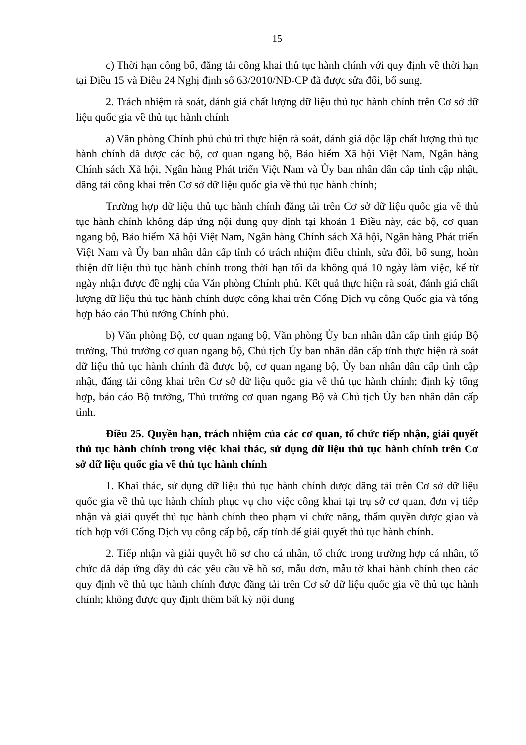15
c) Thời hạn công bố, đăng tải công khai thủ tục hành chính với quy định về thời hạn tại Điều 15 và Điều 24 Nghị định số 63/2010/NĐ-CP đã được sửa đổi, bổ sung.
2. Trách nhiệm rà soát, đánh giá chất lượng dữ liệu thủ tục hành chính trên Cơ sở dữ liệu quốc gia về thủ tục hành chính
a) Văn phòng Chính phủ chủ trì thực hiện rà soát, đánh giá độc lập chất lượng thủ tục hành chính đã được các bộ, cơ quan ngang bộ, Bảo hiểm Xã hội Việt Nam, Ngân hàng Chính sách Xã hội, Ngân hàng Phát triển Việt Nam và Ủy ban nhân dân cấp tỉnh cập nhật, đăng tải công khai trên Cơ sở dữ liệu quốc gia về thủ tục hành chính;
Trường hợp dữ liệu thủ tục hành chính đăng tải trên Cơ sở dữ liệu quốc gia về thủ tục hành chính không đáp ứng nội dung quy định tại khoản 1 Điều này, các bộ, cơ quan ngang bộ, Bảo hiểm Xã hội Việt Nam, Ngân hàng Chính sách Xã hội, Ngân hàng Phát triển Việt Nam và Ủy ban nhân dân cấp tỉnh có trách nhiệm điều chỉnh, sửa đổi, bổ sung, hoàn thiện dữ liệu thủ tục hành chính trong thời hạn tối đa không quá 10 ngày làm việc, kể từ ngày nhận được đề nghị của Văn phòng Chính phủ. Kết quả thực hiện rà soát, đánh giá chất lượng dữ liệu thủ tục hành chính được công khai trên Cổng Dịch vụ công Quốc gia và tổng hợp báo cáo Thủ tướng Chính phủ.
b) Văn phòng Bộ, cơ quan ngang bộ, Văn phòng Ủy ban nhân dân cấp tỉnh giúp Bộ trưởng, Thủ trưởng cơ quan ngang bộ, Chủ tịch Ủy ban nhân dân cấp tỉnh thực hiện rà soát dữ liệu thủ tục hành chính đã được bộ, cơ quan ngang bộ, Ủy ban nhân dân cấp tỉnh cập nhật, đăng tải công khai trên Cơ sở dữ liệu quốc gia về thủ tục hành chính; định kỳ tổng hợp, báo cáo Bộ trưởng, Thủ trưởng cơ quan ngang Bộ và Chủ tịch Ủy ban nhân dân cấp tỉnh.
Điều 25. Quyền hạn, trách nhiệm của các cơ quan, tổ chức tiếp nhận, giải quyết thủ tục hành chính trong việc khai thác, sử dụng dữ liệu thủ tục hành chính trên Cơ sở dữ liệu quốc gia về thủ tục hành chính
1. Khai thác, sử dụng dữ liệu thủ tục hành chính được đăng tải trên Cơ sở dữ liệu quốc gia về thủ tục hành chính phục vụ cho việc công khai tại trụ sở cơ quan, đơn vị tiếp nhận và giải quyết thủ tục hành chính theo phạm vi chức năng, thẩm quyền được giao và tích hợp với Cổng Dịch vụ công cấp bộ, cấp tỉnh để giải quyết thủ tục hành chính.
2. Tiếp nhận và giải quyết hồ sơ cho cá nhân, tổ chức trong trường hợp cá nhân, tổ chức đã đáp ứng đầy đủ các yêu cầu về hồ sơ, mẫu đơn, mẫu tờ khai hành chính theo các quy định về thủ tục hành chính được đăng tải trên Cơ sở dữ liệu quốc gia về thủ tục hành chính; không được quy định thêm bất kỳ nội dung